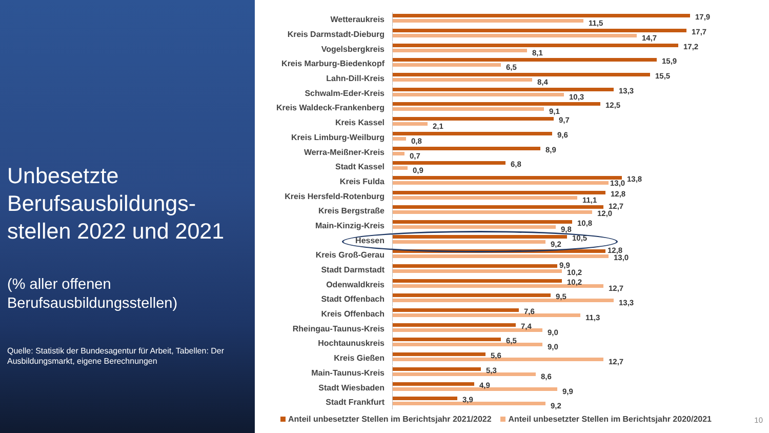Unbesetzte Berufsausbildungs-stellen 2022 und 2021
(% aller offenen Berufsausbildungsstellen)
Quelle: Statistik der Bundesagentur für Arbeit, Tabellen: Der Ausbildungsmarkt, eigene Berechnungen
Wetteraukreis
17,9
11,5
Kreis Darmstadt-Dieburg
17,7
14,7
Vogelsbergkreis
17,2
8,1
Kreis Marburg-Biedenkopf
15,9
6,5
Lahn-Dill-Kreis
15,5
8,4
Schwalm-Eder-Kreis
13,3
10,3
Kreis Waldeck-Frankenberg
12,5
9,1
Kreis Kassel
9,7
2,1
Kreis Limburg-Weilburg
9,6
0,8
Werra-Meißner-Kreis
8,9
0,7
Stadt Kassel
6,8
0,9
Kreis Fulda
13,8 13,0
Kreis Hersfeld-Rotenburg
12,8
11,1
Kreis Bergstraße
12,7
12,0
Main-Kinzig-Kreis
10,8
9,8
Hessen
10,5
9,2
Kreis Groß-Gerau
12,8
13,0
Stadt Darmstadt
9,9
10,2
Odenwaldkreis
10,2
12,7
Stadt Offenbach
9,5
13,3
Kreis Offenbach
7,6
11,3
Rheingau-Taunus-Kreis
7,4
9,0
Hochtaunuskreis
6,5
9,0
Kreis Gießen
5,6
12,7
Main-Taunus-Kreis
5,3
8,6
Stadt Wiesbaden
4,9
9,9
Stadt Frankfurt
3,9
9,2
Anteil unbesetzter Stellen im Berichtsjahr 2021/2022 Anteil unbesetzter Stellen im Berichtsjahr 2020/2021
10